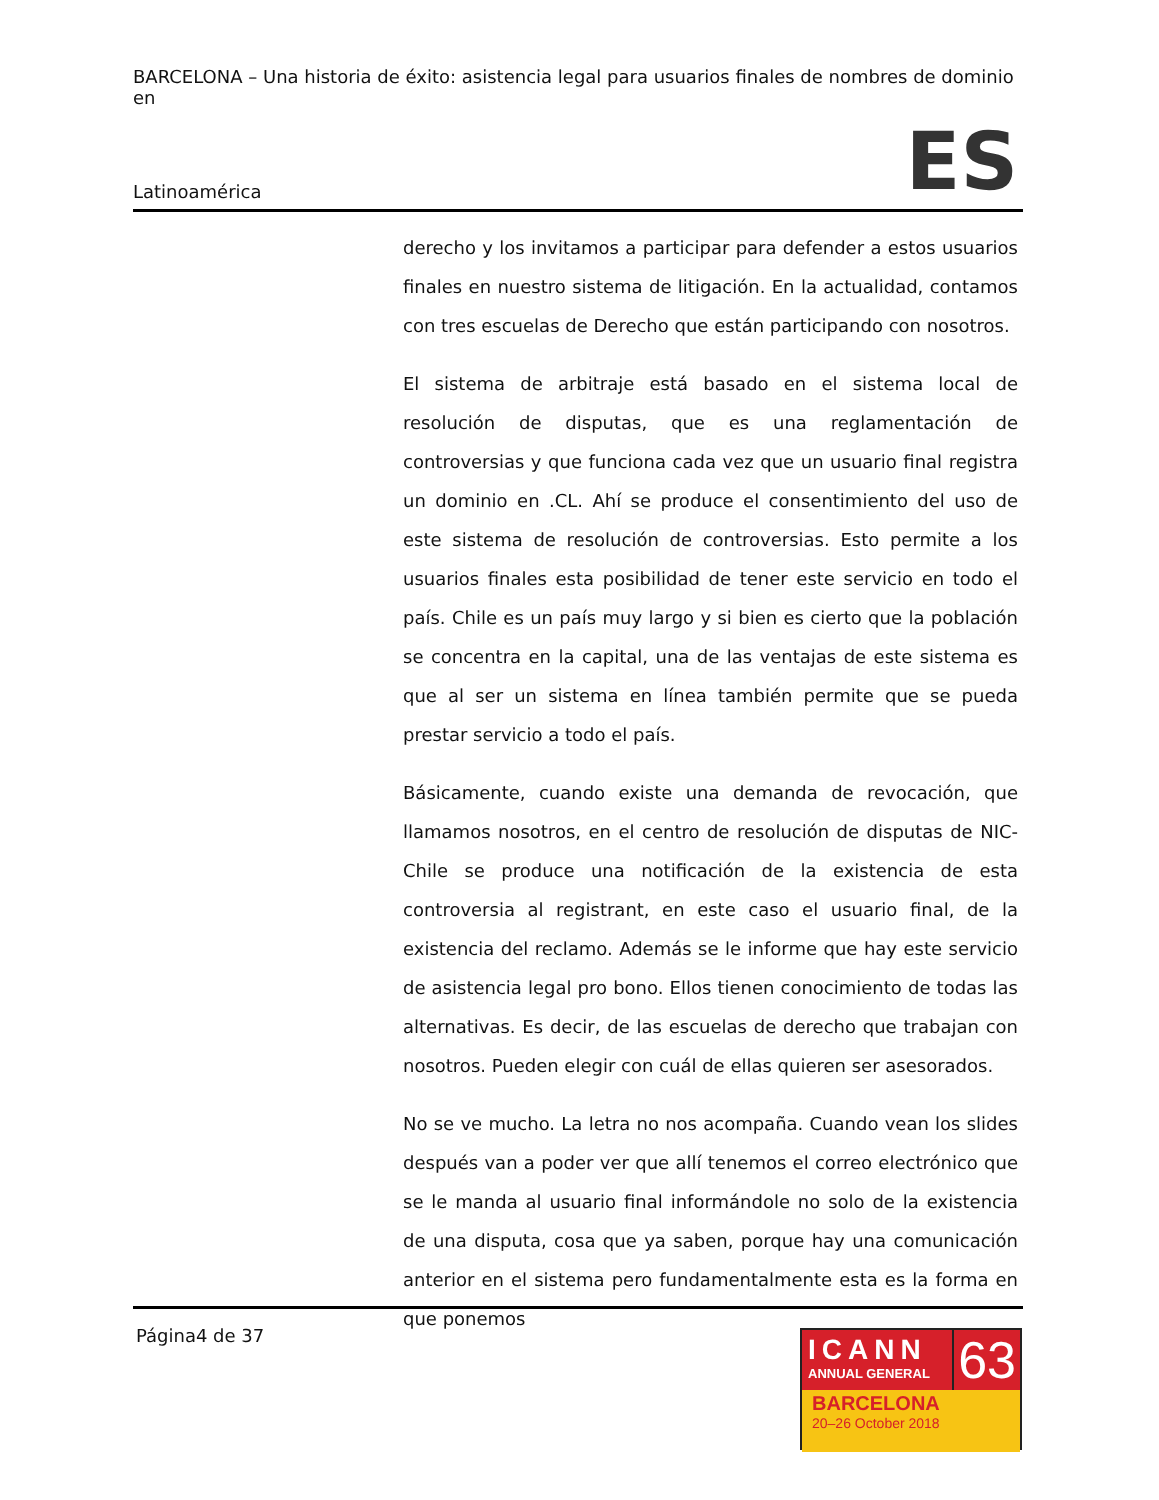BARCELONA – Una historia de éxito: asistencia legal para usuarios finales de nombres de dominio en
Latinoamérica ES
derecho y los invitamos a participar para defender a estos usuarios finales en nuestro sistema de litigación. En la actualidad, contamos con tres escuelas de Derecho que están participando con nosotros.
El sistema de arbitraje está basado en el sistema local de resolución de disputas, que es una reglamentación de controversias y que funciona cada vez que un usuario final registra un dominio en .CL. Ahí se produce el consentimiento del uso de este sistema de resolución de controversias. Esto permite a los usuarios finales esta posibilidad de tener este servicio en todo el país. Chile es un país muy largo y si bien es cierto que la población se concentra en la capital, una de las ventajas de este sistema es que al ser un sistema en línea también permite que se pueda prestar servicio a todo el país.
Básicamente, cuando existe una demanda de revocación, que llamamos nosotros, en el centro de resolución de disputas de NIC-Chile se produce una notificación de la existencia de esta controversia al registrant, en este caso el usuario final, de la existencia del reclamo. Además se le informe que hay este servicio de asistencia legal pro bono. Ellos tienen conocimiento de todas las alternativas. Es decir, de las escuelas de derecho que trabajan con nosotros. Pueden elegir con cuál de ellas quieren ser asesorados.
No se ve mucho. La letra no nos acompaña. Cuando vean los slides después van a poder ver que allí tenemos el correo electrónico que se le manda al usuario final informándole no solo de la existencia de una disputa, cosa que ya saben, porque hay una comunicación anterior en el sistema pero fundamentalmente esta es la forma en que ponemos
Página4 de 37
ICANN
ANNUAL GENERAL
63
BARCELONA
20–26 October 2018